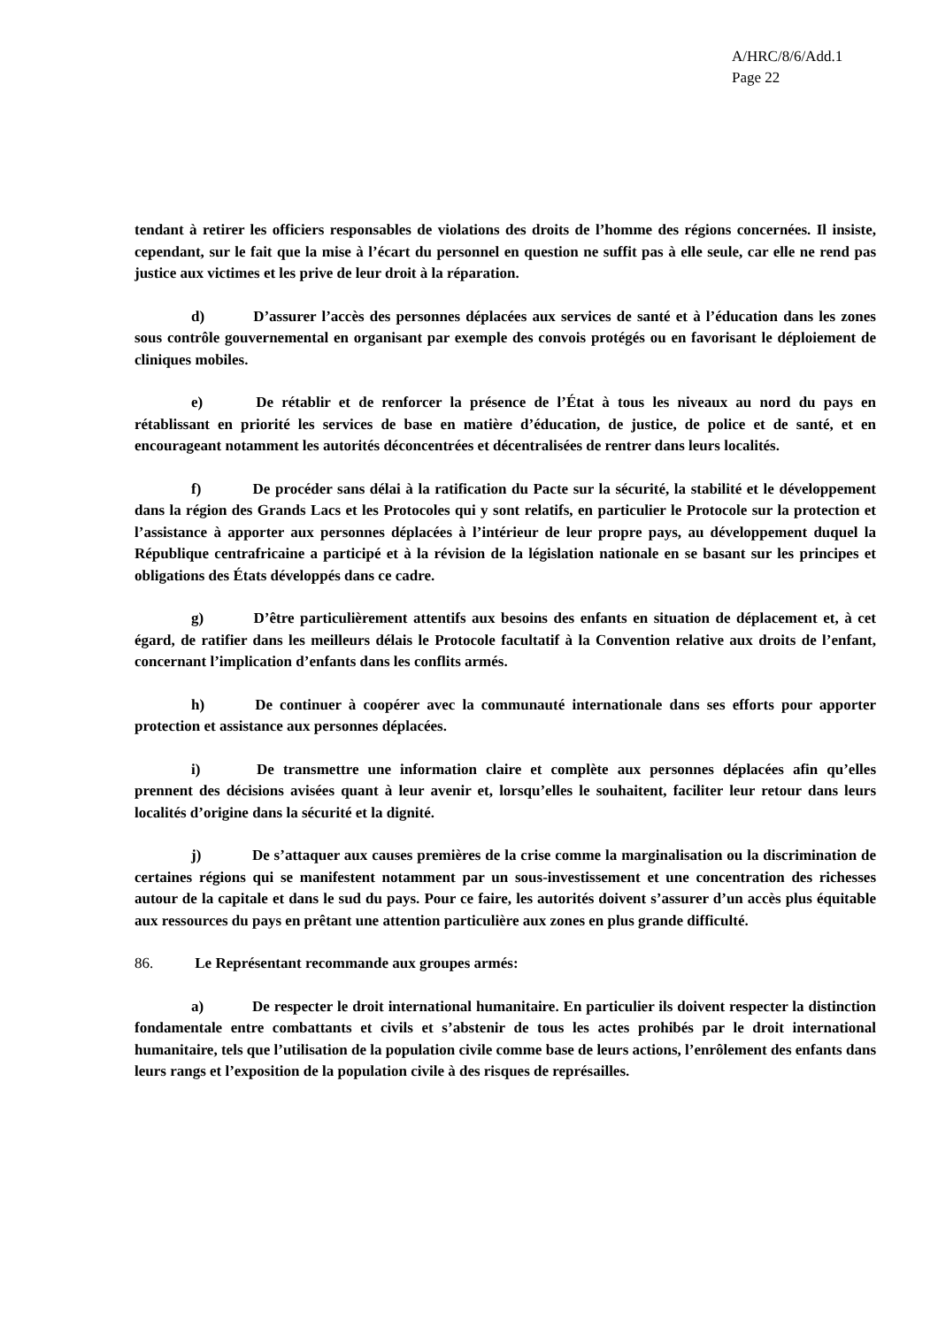A/HRC/8/6/Add.1
Page 22
tendant à retirer les officiers responsables de violations des droits de l’homme des régions concernées. Il insiste, cependant, sur le fait que la mise à l’écart du personnel en question ne suffit pas à elle seule, car elle ne rend pas justice aux victimes et les prive de leur droit à la réparation.
d) D’assurer l’accès des personnes déplacées aux services de santé et à l’éducation dans les zones sous contrôle gouvernemental en organisant par exemple des convois protégés ou en favorisant le déploiement de cliniques mobiles.
e) De rétablir et de renforcer la présence de l’État à tous les niveaux au nord du pays en rétablissant en priorité les services de base en matière d’éducation, de justice, de police et de santé, et en encourageant notamment les autorités déconcentrées et décentralisées de rentrer dans leurs localités.
f) De procéder sans délai à la ratification du Pacte sur la sécurité, la stabilité et le développement dans la région des Grands Lacs et les Protocoles qui y sont relatifs, en particulier le Protocole sur la protection et l’assistance à apporter aux personnes déplacées à l’intérieur de leur propre pays, au développement duquel la République centrafricaine a participé et à la révision de la législation nationale en se basant sur les principes et obligations des États développés dans ce cadre.
g) D’être particulièrement attentifs aux besoins des enfants en situation de déplacement et, à cet égard, de ratifier dans les meilleurs délais le Protocole facultatif à la Convention relative aux droits de l’enfant, concernant l’implication d’enfants dans les conflits armés.
h) De continuer à coopérer avec la communauté internationale dans ses efforts pour apporter protection et assistance aux personnes déplacées.
i) De transmettre une information claire et complète aux personnes déplacées afin qu’elles prennent des décisions avisées quant à leur avenir et, lorsqu’elles le souhaitent, faciliter leur retour dans leurs localités d’origine dans la sécurité et la dignité.
j) De s’attaquer aux causes premières de la crise comme la marginalisation ou la discrimination de certaines régions qui se manifestent notamment par un sous-investissement et une concentration des richesses autour de la capitale et dans le sud du pays. Pour ce faire, les autorités doivent s’assurer d’un accès plus équitable aux ressources du pays en prêtant une attention particulière aux zones en plus grande difficulté.
86. Le Représentant recommande aux groupes armés:
a) De respecter le droit international humanitaire. En particulier ils doivent respecter la distinction fondamentale entre combattants et civils et s’abstenir de tous les actes prohibés par le droit international humanitaire, tels que l’utilisation de la population civile comme base de leurs actions, l’enrôlement des enfants dans leurs rangs et l’exposition de la population civile à des risques de représailles.